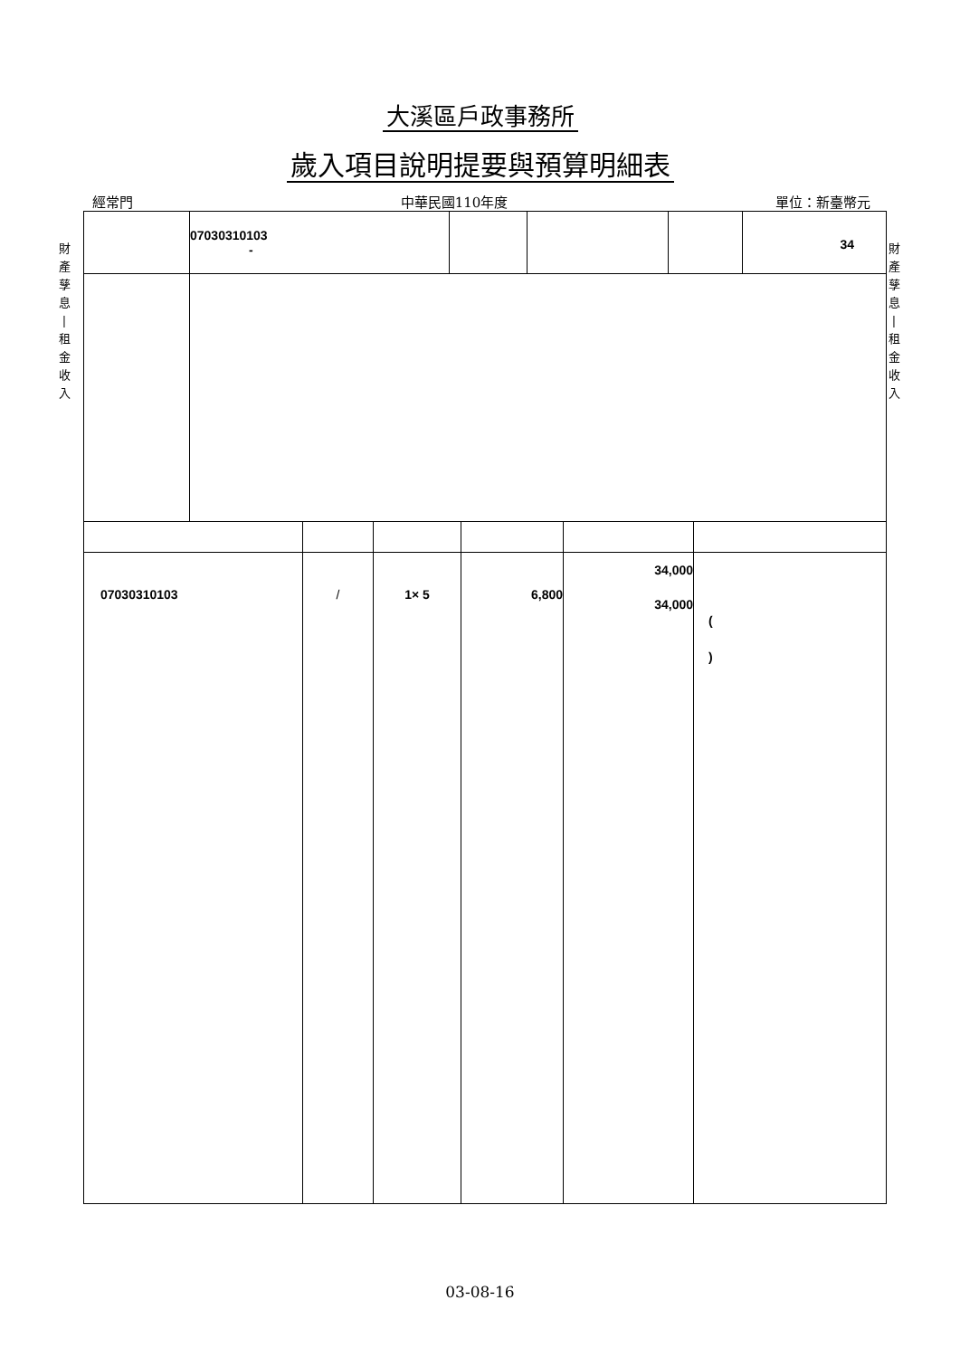大溪區戶政事務所
歲入項目說明提要與預算明細表
經常門 中華民國110年度 單位：新臺幣元
財
產
孳
息
|
租
金
收
入
財
產
孳
息
|
租
金
收
入
| | 07030310103 - | | | | 34 |
| 07030310103 | / | 1× 5 | 6,800 | 34,000 34,000 | ( ) |
03-08-16